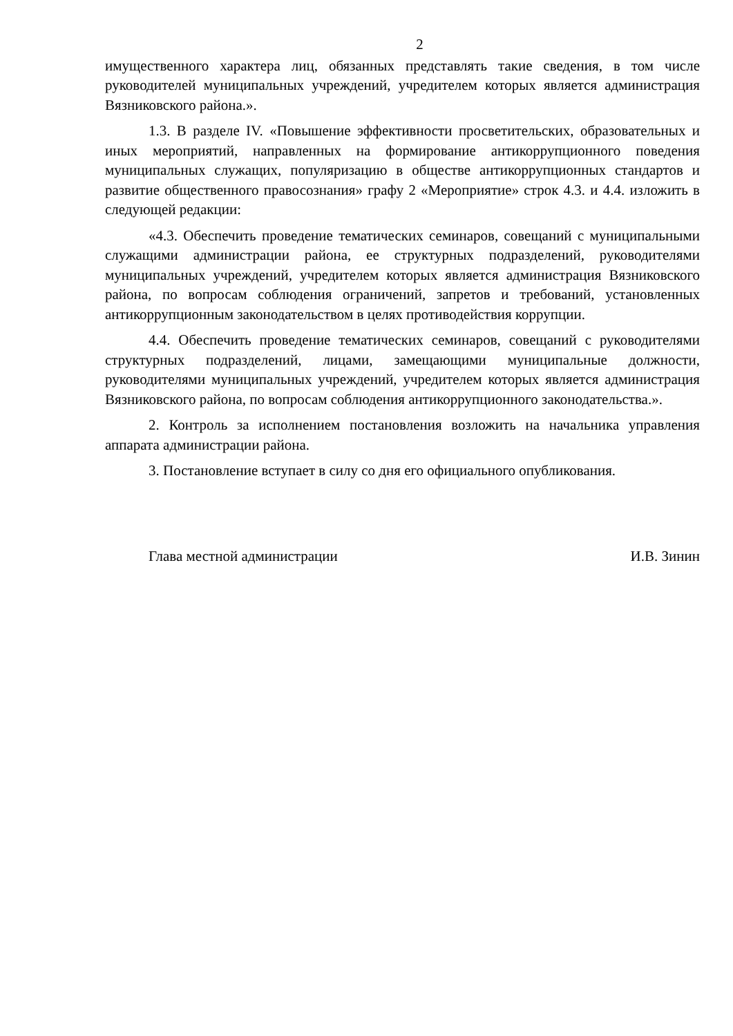2
имущественного характера лиц, обязанных представлять такие сведения, в том числе руководителей муниципальных учреждений, учредителем которых является администрация Вязниковского района.».
1.3. В разделе IV. «Повышение эффективности просветительских, образовательных и иных мероприятий, направленных на формирование антикоррупционного поведения муниципальных служащих, популяризацию в обществе антикоррупционных стандартов и развитие общественного правосознания» графу 2 «Мероприятие» строк 4.3. и 4.4. изложить в следующей редакции:
«4.3. Обеспечить проведение тематических семинаров, совещаний с муниципальными служащими администрации района, ее структурных подразделений, руководителями муниципальных учреждений, учредителем которых является администрация Вязниковского района, по вопросам соблюдения ограничений, запретов и требований, установленных антикоррупционным законодательством в целях противодействия коррупции.
4.4. Обеспечить проведение тематических семинаров, совещаний с руководителями структурных подразделений, лицами, замещающими муниципальные должности, руководителями муниципальных учреждений, учредителем которых является администрация Вязниковского района, по вопросам соблюдения антикоррупционного законодательства.».
2. Контроль за исполнением постановления возложить на начальника управления аппарата администрации района.
3. Постановление вступает в силу со дня его официального опубликования.
Глава местной администрации И.В. Зинин